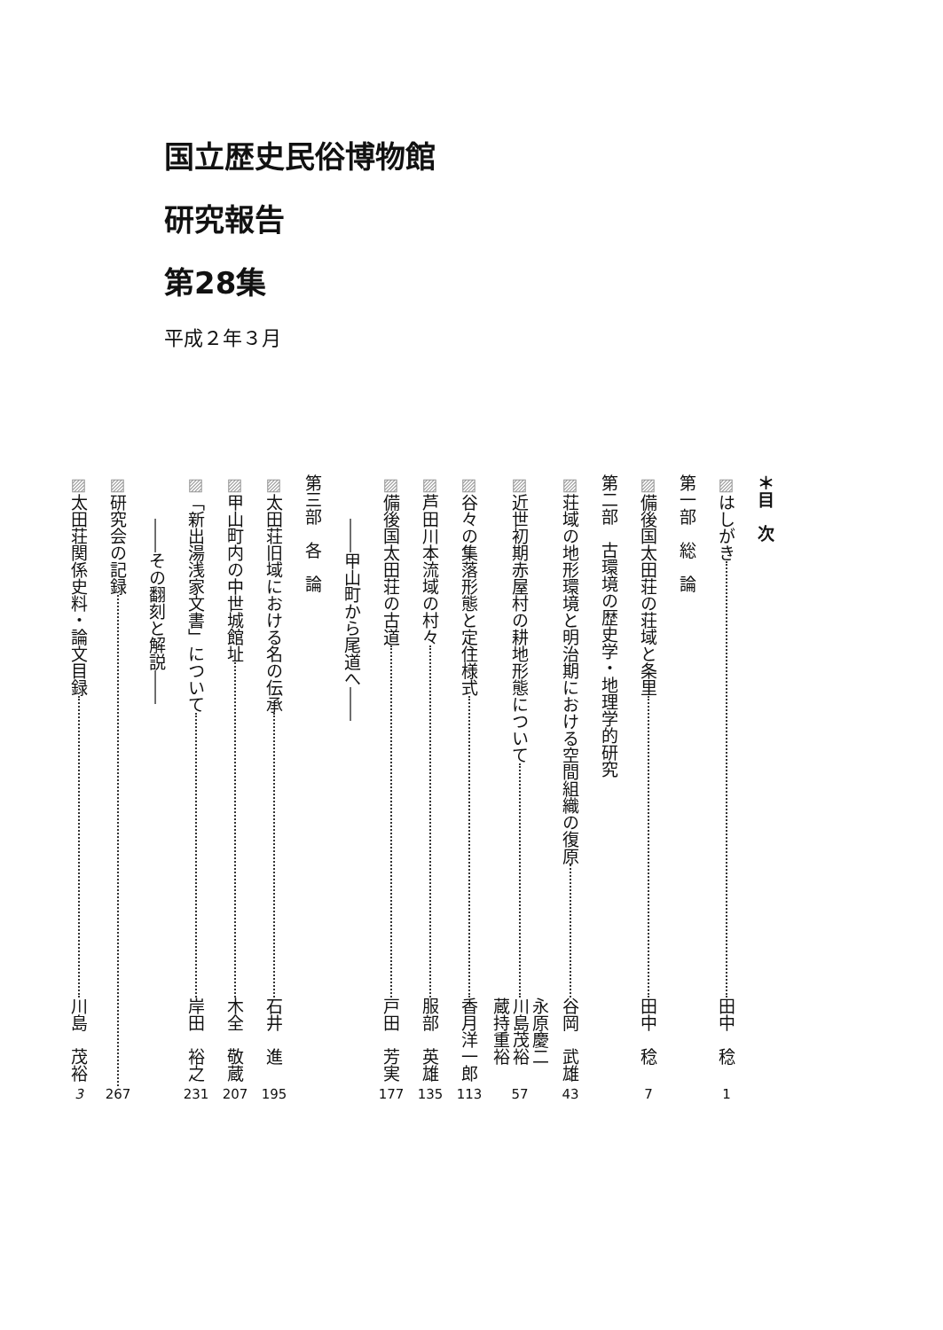国立歴史民俗博物館
研究報告
第28集
平成２年３月
＊目　次
▨はしがき 田中　稔 1
第一部　総　論
▨備後国太田荘の荘域と条里 田中　稔 7
第二部　古環境の歴史学・地理学的研究
▨荘域の地形環境と明治期における空間組織の復原 谷岡　武雄 43
▨近世初期赤屋村の耕地形態について 永原慶二
川島茂裕
蔵持重裕 57
▨谷々の集落形態と定住様式 香月洋一郎 113
▨芦田川本流域の村々 服部　英雄 135
▨備後国太田荘の古道 戸田　芳実 177
――甲山町から尾道へ――
第三部　各　論
▨太田荘旧域における名の伝承 石井　進 195
▨甲山町内の中世城館址 木全　敬蔵 207
▨「新出湯浅家文書」について 岸田　裕之 231
――その翻刻と解説――
▨研究会の記録 267
▨太田荘関係史料・論文目録 川島　茂裕 3